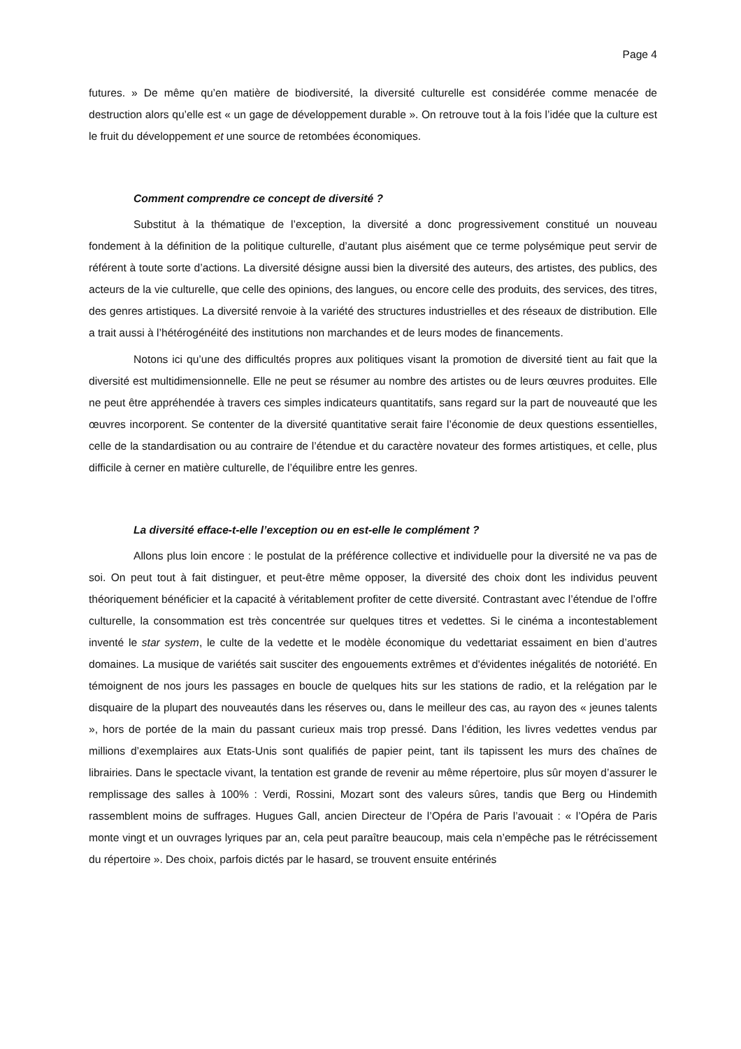Page 4
futures. » De même qu’en matière de biodiversité, la diversité culturelle est considérée comme menacée de destruction alors qu’elle est « un gage de développement durable ». On retrouve tout à la fois l’idée que la culture est le fruit du développement et une source de retombées économiques.
Comment comprendre ce concept de diversité ?
Substitut à la thématique de l’exception, la diversité a donc progressivement constitué un nouveau fondement à la définition de la politique culturelle, d’autant plus aisément que ce terme polysémique peut servir de référent à toute sorte d’actions. La diversité désigne aussi bien la diversité des auteurs, des artistes, des publics, des acteurs de la vie culturelle, que celle des opinions, des langues, ou encore celle des produits, des services, des titres, des genres artistiques. La diversité renvoie à la variété des structures industrielles et des réseaux de distribution. Elle a trait aussi à l’hétérogénéité des institutions non marchandes et de leurs modes de financements.
Notons ici qu’une des difficultés propres aux politiques visant la promotion de diversité tient au fait que la diversité est multidimensionnelle. Elle ne peut se résumer au nombre des artistes ou de leurs œuvres produites. Elle ne peut être appréhendée à travers ces simples indicateurs quantitatifs, sans regard sur la part de nouveauté que les œuvres incorporent. Se contenter de la diversité quantitative serait faire l’économie de deux questions essentielles, celle de la standardisation ou au contraire de l’étendue et du caractère novateur des formes artistiques, et celle, plus difficile à cerner en matière culturelle, de l’équilibre entre les genres.
La diversité efface-t-elle l’exception ou en est-elle le complément ?
Allons plus loin encore : le postulat de la préférence collective et individuelle pour la diversité ne va pas de soi. On peut tout à fait distinguer, et peut-être même opposer, la diversité des choix dont les individus peuvent théoriquement bénéficier et la capacité à véritablement profiter de cette diversité. Contrastant avec l’étendue de l’offre culturelle, la consommation est très concentrée sur quelques titres et vedettes. Si le cinéma a incontestablement inventé le star system, le culte de la vedette et le modèle économique du vedettariat essaiment en bien d’autres domaines. La musique de variétés sait susciter des engouements extrêmes et d'évidentes inégalités de notoriété. En témoignent de nos jours les passages en boucle de quelques hits sur les stations de radio, et la relégation par le disquaire de la plupart des nouveautés dans les réserves ou, dans le meilleur des cas, au rayon des « jeunes talents », hors de portée de la main du passant curieux mais trop pressé. Dans l’édition, les livres vedettes vendus par millions d’exemplaires aux Etats-Unis sont qualifiés de papier peint, tant ils tapissent les murs des chaînes de librairies. Dans le spectacle vivant, la tentation est grande de revenir au même répertoire, plus sûr moyen d’assurer le remplissage des salles à 100% : Verdi, Rossini, Mozart sont des valeurs sûres, tandis que Berg ou Hindemith rassemblent moins de suffrages. Hugues Gall, ancien Directeur de l’Opéra de Paris l’avouait : « l’Opéra de Paris monte vingt et un ouvrages lyriques par an, cela peut paraître beaucoup, mais cela n’empêche pas le rétrécissement du répertoire ». Des choix, parfois dictés par le hasard, se trouvent ensuite entérinés